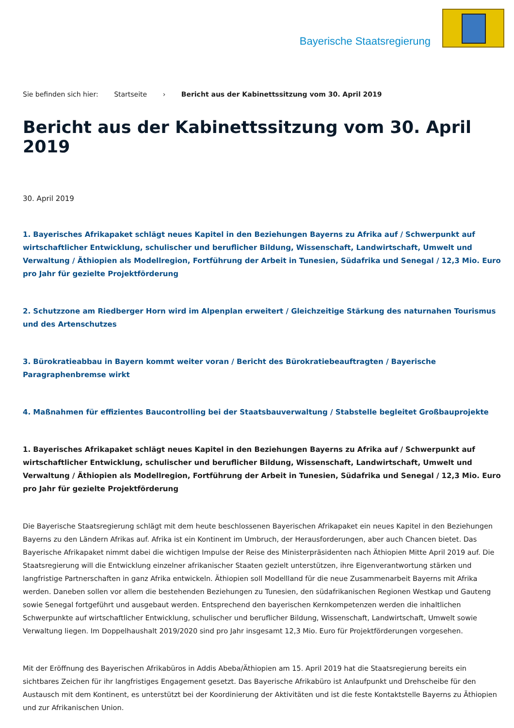Bayerische Staatsregierung
Sie befinden sich hier: Startseite › Bericht aus der Kabinettssitzung vom 30. April 2019
Bericht aus der Kabinettssitzung vom 30. April 2019
30. April 2019
1. Bayerisches Afrikapaket schlägt neues Kapitel in den Beziehungen Bayerns zu Afrika auf / Schwerpunkt auf wirtschaftlicher Entwicklung, schulischer und beruflicher Bildung, Wissenschaft, Landwirtschaft, Umwelt und Verwaltung / Äthiopien als Modellregion, Fortführung der Arbeit in Tunesien, Südafrika und Senegal / 12,3 Mio. Euro pro Jahr für gezielte Projektförderung
2. Schutzzone am Riedberger Horn wird im Alpenplan erweitert / Gleichzeitige Stärkung des naturnahen Tourismus und des Artenschutzes
3. Bürokratieabbau in Bayern kommt weiter voran / Bericht des Bürokratiebeauftragten / Bayerische Paragraphenbremse wirkt
4. Maßnahmen für effizientes Baucontrolling bei der Staatsbauverwaltung / Stabstelle begleitet Großbauprojekte
1. Bayerisches Afrikapaket schlägt neues Kapitel in den Beziehungen Bayerns zu Afrika auf / Schwerpunkt auf wirtschaftlicher Entwicklung, schulischer und beruflicher Bildung, Wissenschaft, Landwirtschaft, Umwelt und Verwaltung / Äthiopien als Modellregion, Fortführung der Arbeit in Tunesien, Südafrika und Senegal / 12,3 Mio. Euro pro Jahr für gezielte Projektförderung
Die Bayerische Staatsregierung schlägt mit dem heute beschlossenen Bayerischen Afrikapaket ein neues Kapitel in den Beziehungen Bayerns zu den Ländern Afrikas auf. Afrika ist ein Kontinent im Umbruch, der Herausforderungen, aber auch Chancen bietet. Das Bayerische Afrikapaket nimmt dabei die wichtigen Impulse der Reise des Ministerpräsidenten nach Äthiopien Mitte April 2019 auf. Die Staatsregierung will die Entwicklung einzelner afrikanischer Staaten gezielt unterstützen, ihre Eigenverantwortung stärken und langfristige Partnerschaften in ganz Afrika entwickeln. Äthiopien soll Modellland für die neue Zusammenarbeit Bayerns mit Afrika werden. Daneben sollen vor allem die bestehenden Beziehungen zu Tunesien, den südafrikanischen Regionen Westkap und Gauteng sowie Senegal fortgeführt und ausgebaut werden. Entsprechend den bayerischen Kernkompetenzen werden die inhaltlichen Schwerpunkte auf wirtschaftlicher Entwicklung, schulischer und beruflicher Bildung, Wissenschaft, Landwirtschaft, Umwelt sowie Verwaltung liegen. Im Doppelhaushalt 2019/2020 sind pro Jahr insgesamt 12,3 Mio. Euro für Projektförderungen vorgesehen.
Mit der Eröffnung des Bayerischen Afrikabüros in Addis Abeba/Äthiopien am 15. April 2019 hat die Staatsregierung bereits ein sichtbares Zeichen für ihr langfristiges Engagement gesetzt. Das Bayerische Afrikabüro ist Anlaufpunkt und Drehscheibe für den Austausch mit dem Kontinent, es unterstützt bei der Koordinierung der Aktivitäten und ist die feste Kontaktstelle Bayerns zu Äthiopien und zur Afrikanischen Union.